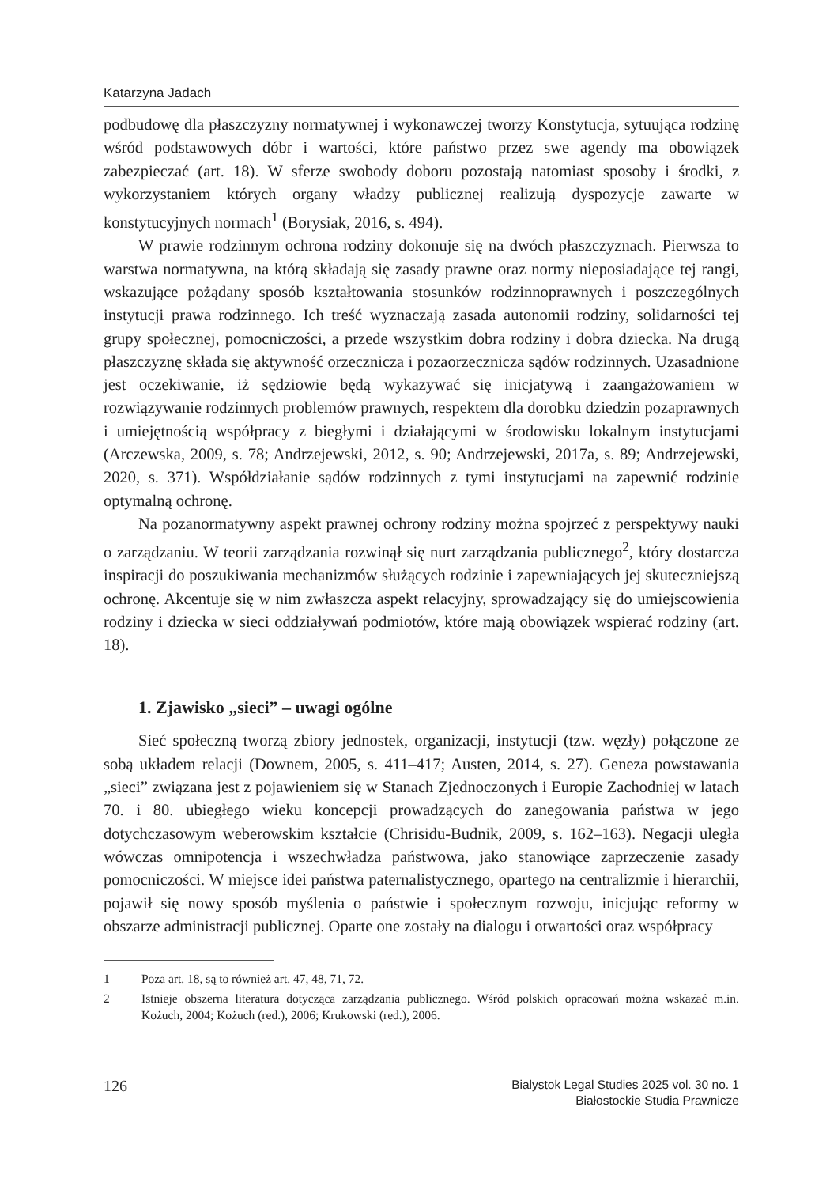Katarzyna Jadach
podbudowę dla płaszczyzny normatywnej i wykonawczej tworzy Konstytucja, sytuująca rodzinę wśród podstawowych dóbr i wartości, które państwo przez swe agendy ma obowiązek zabezpieczać (art. 18). W sferze swobody doboru pozostają natomiast sposoby i środki, z wykorzystaniem których organy władzy publicznej realizują dyspozycje zawarte w konstytucyjnych normach<sup>1</sup> (Borysiak, 2016, s. 494).
W prawie rodzinnym ochrona rodziny dokonuje się na dwóch płaszczyznach. Pierwsza to warstwa normatywna, na którą składają się zasady prawne oraz normy nieposiadające tej rangi, wskazujące pożądany sposób kształtowania stosunków rodzinnoprawnych i poszczególnych instytucji prawa rodzinnego. Ich treść wyznaczają zasada autonomii rodziny, solidarności tej grupy społecznej, pomocniczości, a przede wszystkim dobra rodziny i dobra dziecka. Na drugą płaszczyznę składa się aktywność orzecznicza i pozaorzecznicza sądów rodzinnych. Uzasadnione jest oczekiwanie, iż sędziowie będą wykazywać się inicjatywą i zaangażowaniem w rozwiązywanie rodzinnych problemów prawnych, respektem dla dorobku dziedzin pozaprawnych i umiejętnością współpracy z biegłymi i działającymi w środowisku lokalnym instytucjami (Arczewska, 2009, s. 78; Andrzejewski, 2012, s. 90; Andrzejewski, 2017a, s. 89; Andrzejewski, 2020, s. 371). Współdziałanie sądów rodzinnych z tymi instytucjami na zapewnić rodzinie optymalną ochronę.
Na pozanormatywny aspekt prawnej ochrony rodziny można spojrzeć z perspektywy nauki o zarządzaniu. W teorii zarządzania rozwinął się nurt zarządzania publicznego<sup>2</sup>, który dostarcza inspiracji do poszukiwania mechanizmów służących rodzinie i zapewniających jej skuteczniejszą ochronę. Akcentuje się w nim zwłaszcza aspekt relacyjny, sprowadzający się do umiejscowienia rodziny i dziecka w sieci oddziaływań podmiotów, które mają obowiązek wspierać rodziny (art. 18).
1. Zjawisko „sieci” – uwagi ogólne
Sieć społeczną tworzą zbiory jednostek, organizacji, instytucji (tzw. węzły) połączone ze sobą układem relacji (Downem, 2005, s. 411–417; Austen, 2014, s. 27). Geneza powstawania „sieci” związana jest z pojawieniem się w Stanach Zjednoczonych i Europie Zachodniej w latach 70. i 80. ubiegłego wieku koncepcji prowadzących do zanegowania państwa w jego dotychczasowym weberowskim kształcie (Chrisidu-Budnik, 2009, s. 162–163). Negacji uległa wówczas omnipotencja i wszechwładza państwowa, jako stanowiące zaprzeczenie zasady pomocniczości. W miejsce idei państwa paternalistycznego, opartego na centralizmie i hierarchii, pojawił się nowy sposób myślenia o państwie i społecznym rozwoju, inicjując reformy w obszarze administracji publicznej. Oparte one zostały na dialogu i otwartości oraz współpracy
1 Poza art. 18, są to również art. 47, 48, 71, 72.
2 Istnieje obszerna literatura dotycząca zarządzania publicznego. Wśród polskich opracowań można wskazać m.in. Kożuch, 2004; Kożuch (red.), 2006; Krukowski (red.), 2006.
126
Bialystok Legal Studies 2025 vol. 30 no. 1
Białostockie Studia Prawnicze